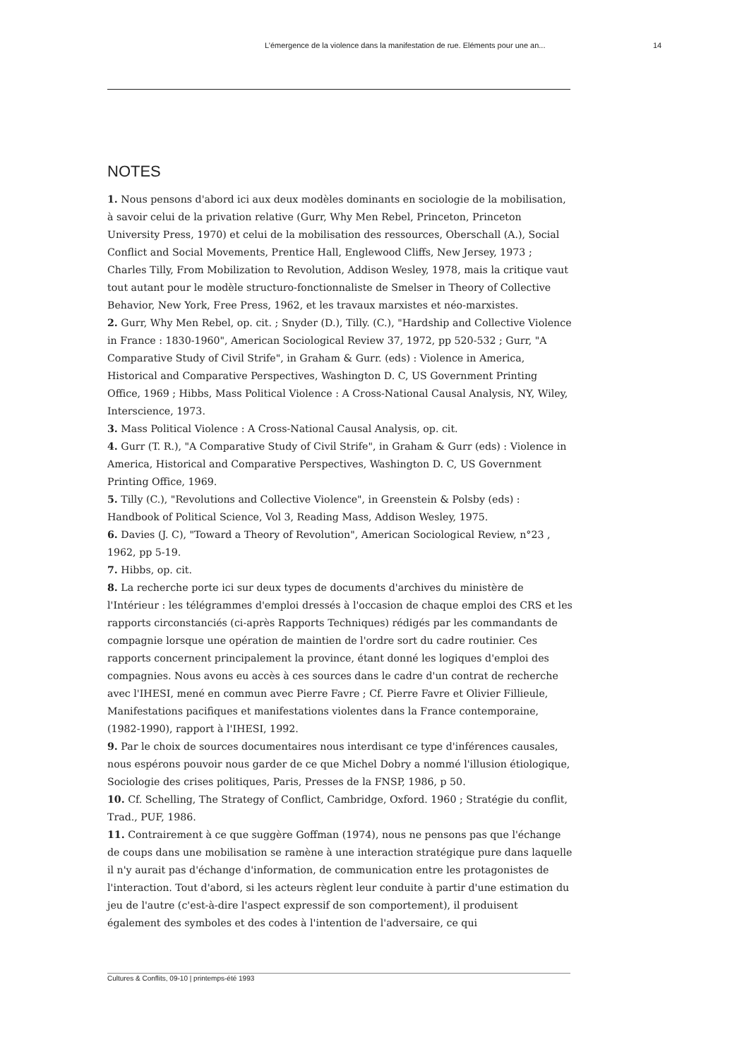L’émergence de la violence dans la manifestation de rue. Eléments pour une an... 14
NOTES
1. Nous pensons d'abord ici aux deux modèles dominants en sociologie de la mobilisation, à savoir celui de la privation relative (Gurr, Why Men Rebel, Princeton, Princeton University Press, 1970) et celui de la mobilisation des ressources, Oberschall (A.), Social Conflict and Social Movements, Prentice Hall, Englewood Cliffs, New Jersey, 1973 ; Charles Tilly, From Mobilization to Revolution, Addison Wesley, 1978, mais la critique vaut tout autant pour le modèle structuro-fonctionnaliste de Smelser in Theory of Collective Behavior, New York, Free Press, 1962, et les travaux marxistes et néo-marxistes.
2. Gurr, Why Men Rebel, op. cit. ; Snyder (D.), Tilly. (C.), "Hardship and Collective Violence in France : 1830-1960", American Sociological Review 37, 1972, pp 520-532 ; Gurr, "A Comparative Study of Civil Strife", in Graham & Gurr. (eds) : Violence in America, Historical and Comparative Perspectives, Washington D. C, US Government Printing Office, 1969 ; Hibbs, Mass Political Violence : A Cross-National Causal Analysis, NY, Wiley, Interscience, 1973.
3. Mass Political Violence : A Cross-National Causal Analysis, op. cit.
4. Gurr (T. R.), "A Comparative Study of Civil Strife", in Graham & Gurr (eds) : Violence in America, Historical and Comparative Perspectives, Washington D. C, US Government Printing Office, 1969.
5. Tilly (C.), "Revolutions and Collective Violence", in Greenstein & Polsby (eds) : Handbook of Political Science, Vol 3, Reading Mass, Addison Wesley, 1975.
6. Davies (J. C), "Toward a Theory of Revolution", American Sociological Review, n°23 , 1962, pp 5-19.
7. Hibbs, op. cit.
8. La recherche porte ici sur deux types de documents d'archives du ministère de l'Intérieur : les télégrammes d'emploi dressés à l'occasion de chaque emploi des CRS et les rapports circonstanciés (ci-après Rapports Techniques) rédigés par les commandants de compagnie lorsque une opération de maintien de l'ordre sort du cadre routinier. Ces rapports concernent principalement la province, étant donné les logiques d'emploi des compagnies. Nous avons eu accès à ces sources dans le cadre d'un contrat de recherche avec l'IHESI, mené en commun avec Pierre Favre ; Cf. Pierre Favre et Olivier Fillieule, Manifestations pacifiques et manifestations violentes dans la France contemporaine, (1982-1990), rapport à l'IHESI, 1992.
9. Par le choix de sources documentaires nous interdisant ce type d'inférences causales, nous espérons pouvoir nous garder de ce que Michel Dobry a nommé l'illusion étiologique, Sociologie des crises politiques, Paris, Presses de la FNSP, 1986, p 50.
10. Cf. Schelling, The Strategy of Conflict, Cambridge, Oxford. 1960 ; Stratégie du conflit, Trad., PUF, 1986.
11. Contrairement à ce que suggère Goffman (1974), nous ne pensons pas que l'échange de coups dans une mobilisation se ramène à une interaction stratégique pure dans laquelle il n'y aurait pas d'échange d'information, de communication entre les protagonistes de l'interaction. Tout d'abord, si les acteurs règlent leur conduite à partir d'une estimation du jeu de l'autre (c'est-à-dire l'aspect expressif de son comportement), il produisent également des symboles et des codes à l'intention de l'adversaire, ce qui
Cultures & Conflits, 09-10 | printemps-été 1993